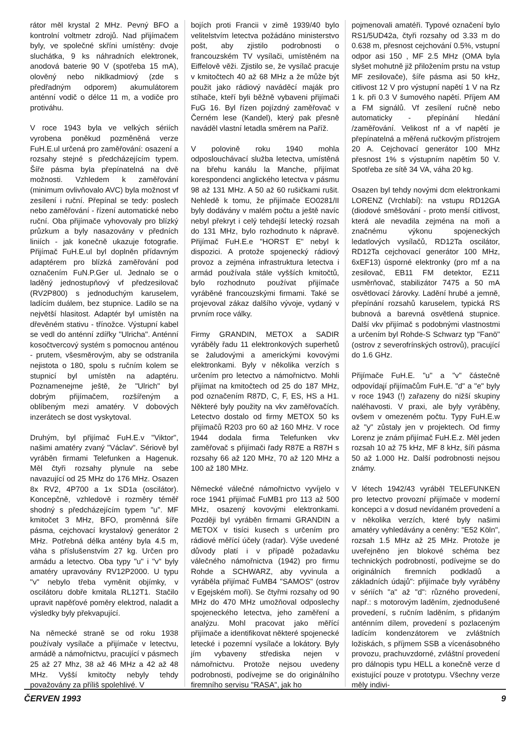rátor měl krystal 2 MHz. Pevný BFO a kontrolní voltmetr zdrojů. Nad přijímačem byly, ve společné skříni umístěny: dvoje sluchátka, 9 ks náhradních elektronek, anodová baterie 90 V (spotřeba 15 mA), olověný nebo niklkadmiový (zde s předřadným odporem) akumulátorem anténní vodič o délce 11 m, a vodiče pro protiváhu.
V roce 1943 byla ve velkých sériích vyrobena poněkud pozměněná verze FuH.E.ul určená pro zaměřování: osazení a rozsahy stejné s předcházejícím typem. Šíře pásma byla přepínatelná na dvě možnosti. Vzhledem k zaměřování (minimum ovlivňovalo AVC) byla možnost vf zesílení i ruční. Přepínal se tedy: poslech nebo zaměřování - řízení automatické nebo ruční. Oba přijímače vyhovovaly pro blízký průzkum a byly nasazovány v předních liniích - jak konečně ukazuje fotografie. Přijímač FuH.E.ul byl doplněn přídavným adaptérem pro blízká zaměřování pod označením FuN.P.Ger ul. Jednalo se o laděný jednostupňový vf předzesilovač (RV2P800) s jednoduchým karuselem, ladícím duálem, bez stupnice. Ladilo se na největší hlasitost. Adaptér byl umístěn na dřevěném stativu - třínožce. Výstupní kabel se vedl do anténní zdířky "Ulricha". Anténní kosočtvercový systém s pomocnou anténou - prutem, všesměrovým, aby se odstranila nejistota o 180, spolu s ručním kolem se stupnicí byl umístěn na adaptéru. Poznamenejme ještě, že "Ulrich" byl dobrým přijímačem, rozšířeným a oblíbeným mezi amatéry. V dobových inzerátech se dost vyskytoval.
Druhým, byl přijímač FuH.E.v "Viktor", našimi amatéry zvaný "Václav". Sériově byl vyráběn firmami Telefunken a Hagenuk. Měl čtyři rozsahy plynule na sebe navazující od 25 MHz do 176 MHz. Osazen 8x RV2, 4P700 a 1x SD1a (oscilátor). Koncepčně, vzhledově i rozměry téměř shodný s předcházejícím typem "u". MF kmitočet 3 MHz, BFO, proměnná šíře pásma, cejchovací krystalový generátor 2 MHz. Potřebná délka antény byla 4.5 m, váha s příslušenstvím 27 kg. Určen pro armádu a letectvo. Oba typy "u" i "v" byly amatéry upravovány RV12P2000. U typu "v" nebylo třeba vyměnit objímky, v oscilátoru dobře kmitala RL12T1. Stačilo upravit napěťové poměry elektrod, naladit a výsledky byly překvapující.
Na německé straně se od roku 1938 používaly vysílače a přijímače v letectvu, armádě a námořnictvu, pracující v pásmech 25 až 27 Mhz, 38 až 46 MHz a 42 až 48 MHz. Vyšší kmitočty nebyly tehdy považovány za příliš spolehlivé. V
bojích proti Francii v zimě 1939/40 bylo velitelstvím letectva požádáno ministerstvo pošt, aby zjistilo podrobnosti o francouzském TV vysílači, umístěném na Eiffelově věži. Zjistilo se, že vysílač pracuje v kmitočtech 40 až 68 MHz a že může být použit jako rádiový naváděcí maják pro stíhače, kteří byli běžně vybaveni přijímači FuG 16. Byl řízen pojízdný zaměřovač v Černém lese (Kandel), který pak přesně naváděl vlastní letadla směrem na Paříž.
V polovině roku 1940 mohla odposlouchávací služba letectva, umístěná na břehu kanálu la Manche, přijímat korespondenci anglického letectva v pásmu 98 až 131 MHz. A 50 až 60 rušičkami rušit. Nehledě k tomu, že přijímače EO0281/II byly dodávány v malém počtu a ještě navíc nebyl překryt i celý tehdejší letecký rozsah do 131 MHz, bylo rozhodnuto k nápravě. Přijímač FuH.E.e "HORST E" nebyl k dispozici. A protože spojenecký rádiový provoz a zejména infrastruktura letectva i armád používala stále vyšších kmitočtů, bylo rozhodnuto používat přijímače vyráběné francouzskými firmami. Také se projevoval zákaz dalšího vývoje, vydaný v prvním roce války.
Firmy GRANDIN, METOX a SADIR vyráběly řadu 11 elektronkových superhetů se žaludovými a americkými kovovými elektronkami. Byly v několika verzích s určením pro letectvo a námořnictvo. Mohli přijímat na kmitočtech od 25 do 187 MHz, pod označením R87D, C, F, ES, HS a H1. Některé byly použity na vkv zaměřovačích. Letectvo dostalo od firmy METOX 50 ks přijímačů R203 pro 60 až 160 MHz. V roce 1944 dodala firma Telefunken vkv zaměřovač s přijímači řady R87E a R87H s rozsahy 66 až 120 MHz, 70 až 120 MHz a 100 až 180 MHz.
Německé válečné námořnictvo vyvíjelo v roce 1941 přijímač FuMB1 pro 113 až 500 MHz, osazený kovovými elektronkami. Později byl vyráběn firmami GRANDIN a METOX v tisíci kusech s určením pro rádiové měřící účely (radar). Výše uvedené důvody platí i v případě požadavku válečného námořnictva (1942) pro firmu Rohde a SCHWARZ, aby vyvinula a vyráběla přijímač FuMB4 "SAMOS" (ostrov v Egejském moři). Se čtyřmi rozsahy od 90 MHz do 470 MHz umožňoval odposlechy spojeneckého letectva, jeho zaměření a analýzu. Mohl pracovat jako měřící přijímače a identifikovat některé spojenecké letecké i pozemní vysílače a lokátory. Byly jím vybaveny střediska nejen v námořnictvu. Protože nejsou uvedeny podrobnosti, podívejme se do originálního firemního servisu "RASA", jak ho
pojmenovali amatéři. Typové označení bylo RS1/5UD42a, čtyři rozsahy od 3.33 m do 0.638 m, přesnost cejchování 0.5%, vstupní odpor asi 150 , MF 2.5 MHz (OMA byla slyšet mohutně již přiložením prstu na vstup MF zesilovače), šíře pásma asi 50 kHz, citlivost 12 V pro výstupní napětí 1 V na Rz 1 k. při 0.3 V šumového napětí. Příjem AM a FM signálů. Vf zesílení ručně nebo automaticky - přepínání hledání /zaměřování. Velikost nf a vf napětí je přepínatelná a měřená ručkovým přístrojem 20 A. Cejchovací generátor 100 MHz přesnost 1% s výstupním napětím 50 V. Spotřeba ze sítě 34 VA, váha 20 kg.
Osazen byl tehdy novými dcm elektronkami LORENZ (Vrchlabí): na vstupu RD12GA (diodové směšování - proto menší citlivost, která ale nevadila zejména na moři a značnému výkonu spojeneckých ledatlových vysílačů, RD12Ta oscilátor, RD12Ta cejchovací generátor 100 MHz, 6xEF13) úsporné elektronky (pro mf a na zesilovač, EB11 FM detektor, EZ11 usměrňovač, stabilizátor 7475 a 50 mA osvětlovací žárovky. Ladění hrubé a jemně, přepínání rozsahů karuselem, typická RS bubnová a barevná osvětlená stupnice. Další vkv přijímač s podobnými vlastnostmi a určením byl Rohde-S Schwarz typ "Fanö" (ostrov z severofrínských ostrovů), pracující do 1.6 GHz.
Přijímače FuH.E. "u" a "v" částečně odpovídají přijímačům FuH.E. "d" a "e" byly v roce 1943 (!) zařazeny do nižší skupiny naléhavosti. V praxi, ale byly vyráběny, ovšem v omezeném počtu. Typy FuH.E.w až "y" zůstaly jen v projektech. Od firmy Lorenz je znám přijímač FuH.E.z. Měl jeden rozsah 10 až 75 kHz, MF 8 kHz, šíři pásma 50 až 1.000 Hz. Další podrobnosti nejsou známy.
V létech 1942/43 vyráběl TELEFUNKEN pro letectvo provozní přijímače v moderní koncepci a v dosud nevídaném provedení a v několika verzích, které byly našimi amatéry vyhledávány a ceněny: "E52 Köln", rozsah 1.5 MHz až 25 MHz. Protože je uveřejněno jen blokové schéma bez technických podrobností, podívejme se do originálních firemních podkladů a základních údajů": přijímače byly vyráběny v sériích "a" až "d": různého provedení, např.: s motorovým laděním, zjednodušené provedení, s ručním laděním, s přidaným anténním dílem, provedení s pozlaceným ladícím kondenzátorem ve zvláštních ložiskách, s příjmem SSB a vícenásobného provozu, prachuvzdorné, zvláštní provedení pro dálnopis typu HELL a konečně verze d existující pouze v prototypu. Všechny verze měly indivi-
ČERVEN 1993 9